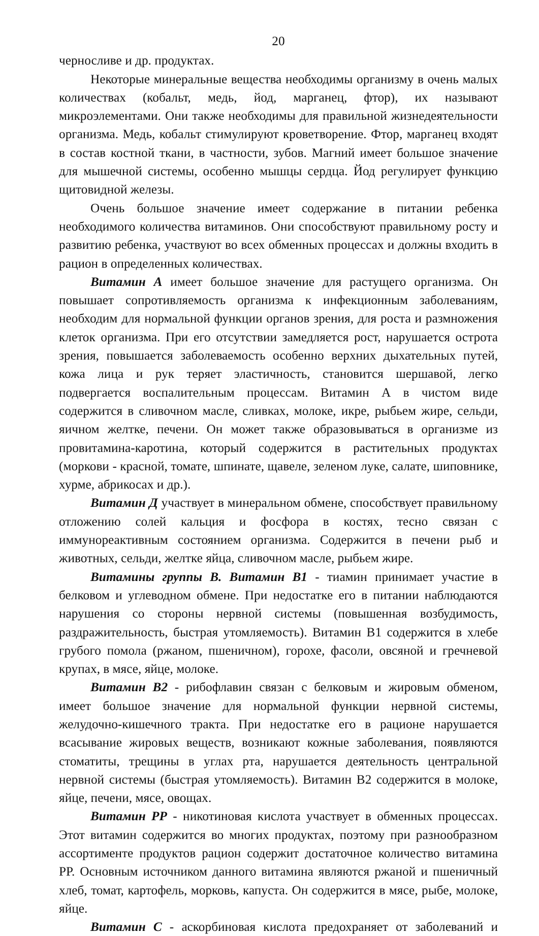20
черносливе и др. продуктах.
Некоторые минеральные вещества необходимы организму в очень малых количествах (кобальт, медь, йод, марганец, фтор), их называют микроэлементами. Они также необходимы для правильной жизнедеятельности организма. Медь, кобальт стимулируют кроветворение. Фтор, марганец входят в состав костной ткани, в частности, зубов. Магний имеет большое значение для мышечной системы, особенно мышцы сердца. Йод регулирует функцию щитовидной железы.
Очень большое значение имеет содержание в питании ребенка необходимого количества витаминов. Они способствуют правильному росту и развитию ребенка, участвуют во всех обменных процессах и должны входить в рацион в определенных количествах.
Витамин А имеет большое значение для растущего организма. Он повышает сопротивляемость организма к инфекционным заболеваниям, необходим для нормальной функции органов зрения, для роста и размножения клеток организма. При его отсутствии замедляется рост, нарушается острота зрения, повышается заболеваемость особенно верхних дыхательных путей, кожа лица и рук теряет эластичность, становится шершавой, легко подвергается воспалительным процессам. Витамин А в чистом виде содержится в сливочном масле, сливках, молоке, икре, рыбьем жире, сельди, яичном желтке, печени. Он может также образовываться в организме из провитамина-каротина, который содержится в растительных продуктах (моркови - красной, томате, шпинате, щавеле, зеленом луке, салате, шиповнике, хурме, абрикосах и др.).
Витамин Д участвует в минеральном обмене, способствует правильному отложению солей кальция и фосфора в костях, тесно связан с иммунореактивным состоянием организма. Содержится в печени рыб и животных, сельди, желтке яйца, сливочном масле, рыбьем жире.
Витамины группы В. Витамин В1 - тиамин принимает участие в белковом и углеводном обмене. При недостатке его в питании наблюдаются нарушения со стороны нервной системы (повышенная возбудимость, раздражительность, быстрая утомляемость). Витамин В1 содержится в хлебе грубого помола (ржаном, пшеничном), горохе, фасоли, овсяной и гречневой крупах, в мясе, яйце, молоке.
Витамин В2 - рибофлавин связан с белковым и жировым обменом, имеет большое значение для нормальной функции нервной системы, желудочно-кишечного тракта. При недостатке его в рационе нарушается всасывание жировых веществ, возникают кожные заболевания, появляются стоматиты, трещины в углах рта, нарушается деятельность центральной нервной системы (быстрая утомляемость). Витамин В2 содержится в молоке, яйце, печени, мясе, овощах.
Витамин РР - никотиновая кислота участвует в обменных процессах. Этот витамин содержится во многих продуктах, поэтому при разнообразном ассортименте продуктов рацион содержит достаточное количество витамина РР. Основным источником данного витамина являются ржаной и пшеничный хлеб, томат, картофель, морковь, капуста. Он содержится в мясе, рыбе, молоке, яйце.
Витамин С - аскорбиновая кислота предохраняет от заболеваний и